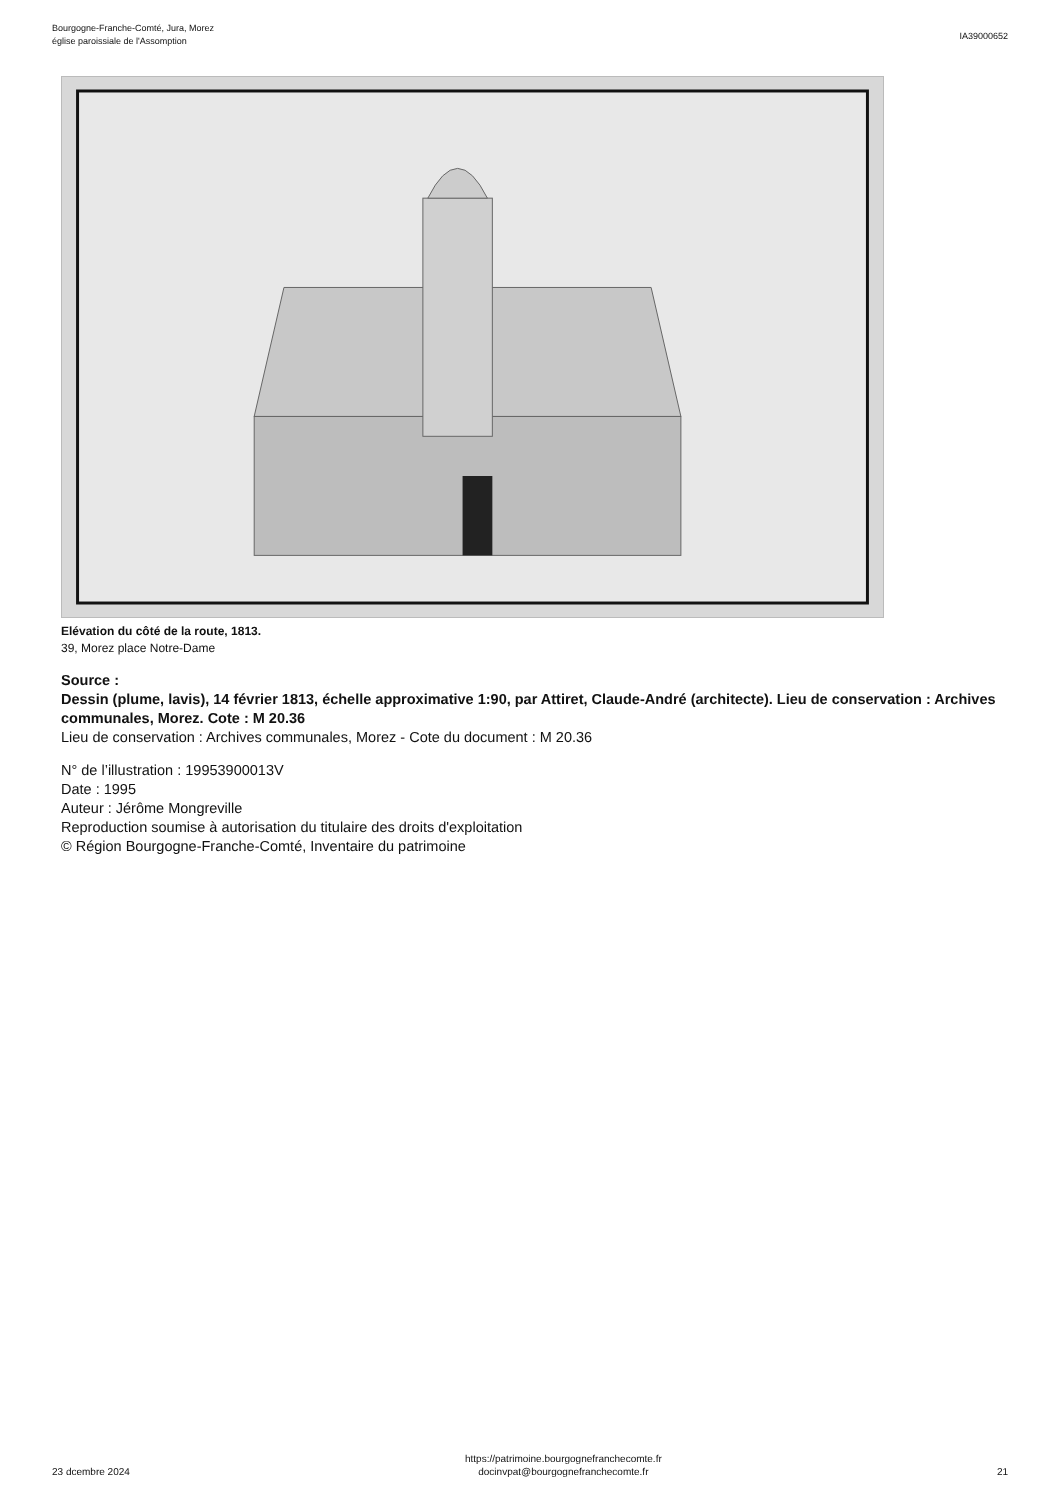Bourgogne-Franche-Comté, Jura, Morez
église paroissiale de l'Assomption
IA39000652
Elévation du côté de la route, 1813.
39, Morez place Notre-Dame
Source :
Dessin (plume, lavis), 14 février 1813, échelle approximative 1:90, par Attiret, Claude-André (architecte). Lieu de conservation : Archives communales, Morez. Cote : M 20.36
Lieu de conservation : Archives communales, Morez - Cote du document : M 20.36
N° de l’illustration : 19953900013V
Date : 1995
Auteur : Jérôme Mongreville
Reproduction soumise à autorisation du titulaire des droits d'exploitation
© Région Bourgogne-Franche-Comté, Inventaire du patrimoine
23 dcembre 2024
https://patrimoine.bourgognefranchecomte.fr
docinvpat@bourgognefranchecomte.fr
21